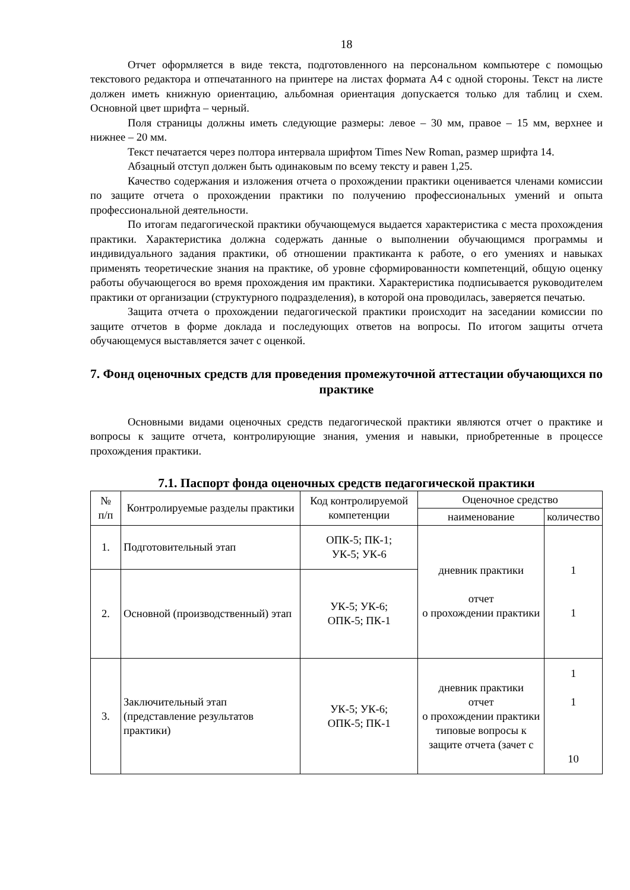18
Отчет оформляется в виде текста, подготовленного на персональном компьютере с помощью текстового редактора и отпечатанного на принтере на листах формата А4 с одной стороны. Текст на листе должен иметь книжную ориентацию, альбомная ориентация допускается только для таблиц и схем. Основной цвет шрифта – черный.
Поля страницы должны иметь следующие размеры: левое – 30 мм, правое – 15 мм, верхнее и нижнее – 20 мм.
Текст печатается через полтора интервала шрифтом Times New Roman, размер шрифта 14.
Абзацный отступ должен быть одинаковым по всему тексту и равен 1,25.
Качество содержания и изложения отчета о прохождении практики оценивается членами комиссии по защите отчета о прохождении практики по получению профессиональных умений и опыта профессиональной деятельности.
По итогам педагогической практики обучающемуся выдается характеристика с места прохождения практики. Характеристика должна содержать данные о выполнении обучающимся программы и индивидуального задания практики, об отношении практиканта к работе, о его умениях и навыках применять теоретические знания на практике, об уровне сформированности компетенций, общую оценку работы обучающегося во время прохождения им практики. Характеристика подписывается руководителем практики от организации (структурного подразделения), в которой она проводилась, заверяется печатью.
Защита отчета о прохождении педагогической практики происходит на заседании комиссии по защите отчетов в форме доклада и последующих ответов на вопросы. По итогом защиты отчета обучающемуся выставляется зачет с оценкой.
7. Фонд оценочных средств для проведения промежуточной аттестации обучающихся по практике
Основными видами оценочных средств педагогической практики являются отчет о практике и вопросы к защите отчета, контролирующие знания, умения и навыки, приобретенные в процессе прохождения практики.
7.1. Паспорт фонда оценочных средств педагогической практики
| № п/п | Контролируемые разделы практики | Код контролируемой компетенции | Оценочное средство | |
| --- | --- | --- | --- | --- |
| | | | наименование | количество |
| 1. | Подготовительный этап | ОПК-5; ПК-1; УК-5; УК-6 | дневник практики отчет о прохождении практики | 1 1 |
| 2. | Основной (производственный) этап | УК-5; УК-6; ОПК-5; ПК-1 | | |
| 3. | Заключительный этап (представление результатов практики) | УК-5; УК-6; ОПК-5; ПК-1 | дневник практики отчет о прохождении практики типовые вопросы к защите отчета (зачет с | 1 1 10 |